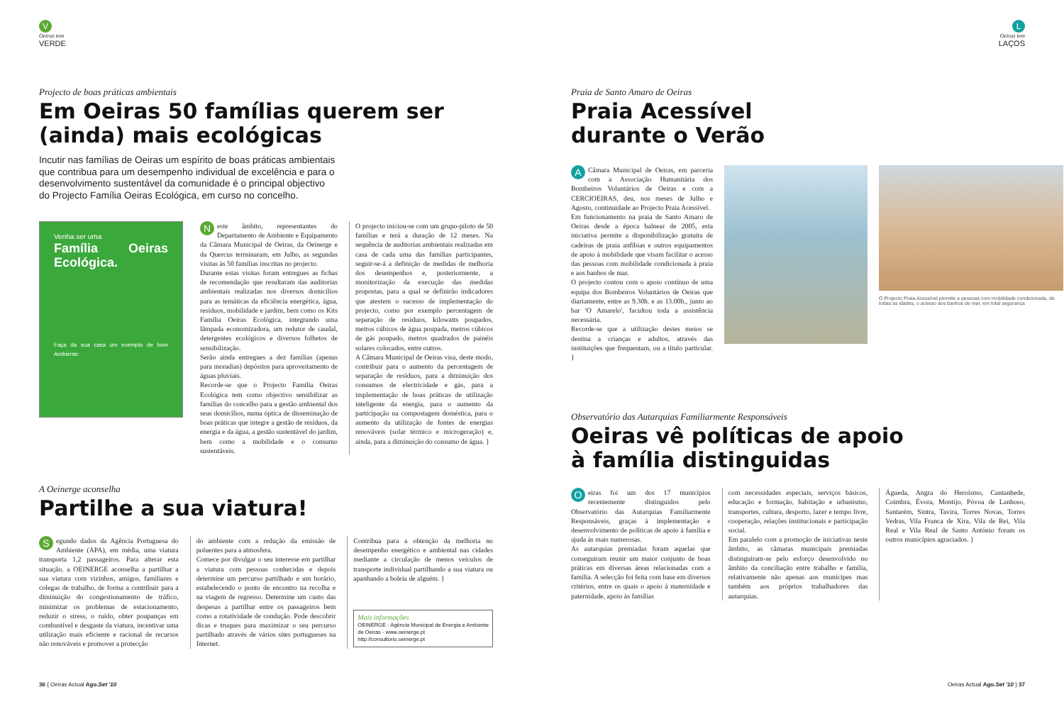V
Oeiras tem
VERDE
Projecto de boas práticas ambientais
Em Oeiras 50 famílias querem ser
(ainda) mais ecológicas
Incutir nas famílias de Oeiras um espírito de boas práticas ambientais que contribua para um desempenho individual de excelência e para o desenvolvimento sustentável da comunidade é o principal objectivo do Projecto Família Oeiras Ecológica, em curso no concelho.
Venha ser uma
Família Oeiras Ecológica.
Faça da sua casa um exemplo de bom Ambiente:
Neste âmbito, representantes do Departamento de Ambiente e Equipamento da Câmara Municipal de Oeiras, da Oeinerge e da Quercus terminaram, em Julho, as segundas visitas às 50 famílias inscritas no projecto.
Durante estas visitas foram entregues as fichas de recomendação que resultaram das auditorias ambientais realizadas nos diversos domicílios para as temáticas da eficiência energética, água, resíduos, mobilidade e jardim, bem como os Kits Família Oeiras Ecológica, integrando uma lâmpada economizadora, um redutor de caudal, detergentes ecológicos e diversos folhetos de sensibilização.
Serão ainda entregues a dez famílias (apenas para moradias) depósitos para aproveitamento de águas pluviais.
Recorde-se que o Projecto Família Oeiras Ecológica tem como objectivo sensibilizar as famílias do concelho para a gestão ambiental dos seus domicílios, numa óptica de disseminação de boas práticas que integre a gestão de resíduos, da energia e da água, a gestão sustentável do jardim, bem como a mobilidade e o consumo sustentáveis.
O projecto iniciou-se com um grupo-piloto de 50 famílias e terá a duração de 12 meses. Na sequência de auditorias ambientais realizadas em casa de cada uma das famílias participantes, seguir-se-á a definição de medidas de melhoria dos desempenhos e, posteriormente, a monitorização da execução das medidas propostas, para a qual se definirão indicadores que atestem o sucesso de implementação do projecto, como por exemplo percentagem de separação de resíduos, kilowatts poupados, metros cúbicos de água poupada, metros cúbicos de gás poupado, metros quadrados de painéis solares colocados, entre outros.
A Câmara Municipal de Oeiras visa, deste modo, contribuir para o aumento da percentagem de separação de resíduos, para a diminuição dos consumos de electricidade e gás, para a implementação de boas práticas de utilização inteligente da energia, para o aumento da participação na compostagem doméstica, para o aumento da utilização de fontes de energias renováveis (solar térmico e microgeração) e, ainda, para a diminuição do consumo de água. }
A Oeinerge aconselha
Partilhe a sua viatura!
Segundo dados da Agência Portuguesa do Ambiente (APA), em média, uma viatura transporta 1,2 passageiros. Para alterar esta situação, a OEINERGE aconselha a partilhar a sua viatura com vizinhos, amigos, familiares e colegas de trabalho, de forma a contribuir para a diminuição do congestionamento de tráfico, minimizar os problemas de estacionamento, reduzir o stress, o ruído, obter poupanças em combustível e desgaste da viatura, incentivar uma utilização mais eficiente e racional de recursos não renováveis e promover a protecção
do ambiente com a redução da emissão de poluentes para a atmosfera.
Comece por divulgar o seu interesse em partilhar a viatura com pessoas conhecidas e depois determine um percurso partilhado e um horário, estabelecendo o ponto de encontro na recolha e na viagem de regresso. Determine um custo das despesas a partilhar entre os passageiros bem como a rotatividade de condução. Pode descobrir dicas e truques para maximizar o seu percurso partilhado através de vários sites portugueses na Internet.
Contribua para a obtenção da melhoria no desempenho energético e ambiental nas cidades mediante a circulação de menos veículos de transporte individual partilhando a sua viatura ou apanhando a boleia de alguém. }
Mais informações
OEINERGE - Agência Municipal de Energia e Ambiente de Oeiras - www.oeinerge.pt
http://consultorio.oeinerge.pt
36 { Oeiras Actual Ago.Set '10
L
Oeiras tem
LAÇOS
Praia de Santo Amaro de Oeiras
Praia Acessível
durante o Verão
ACâmara Municipal de Oeiras, em parceria com a Associação Humanitária dos Bombeiros Voluntários de Oeiras e com a CERCIOEIRAS, deu, nos meses de Julho e Agosto, continuidade ao Projecto Praia Acessível.
Em funcionamento na praia de Santo Amaro de Oeiras desde a época balnear de 2005, esta iniciativa permite a disponibilização gratuita de cadeiras de praia anfíbias e outros equipamentos de apoio à mobilidade que visam facilitar o acesso das pessoas com mobilidade condicionada à praia e aos banhos de mar.
O projecto contou com o apoio contínuo de uma equipa dos Bombeiros Voluntários de Oeiras que diariamente, entre as 9.30h. e as 13.00h., junto ao bar 'O Amarelo', facultou toda a assistência necessária.
Recorde-se que a utilização destes meios se destina a crianças e adultos, através das instituições que frequentam, ou a título particular. }
O Projecto Praia Acessível permite a pessoas com mobilidade condicionada, de todas as idades, o acesso aos banhos de mar, em total segurança
Observatório das Autarquias Familiarmente Responsáveis
Oeiras vê políticas de apoio
à família distinguidas
Oeiras foi um dos 17 municípios recentemente distinguidos pelo Observatório das Autarquias Familiarmente Responsáveis, graças à implementação e desenvolvimento de políticas de apoio à família e ajuda às mais numerosas.
As autarquias premiadas foram aquelas que conseguiram reunir um maior conjunto de boas práticas em diversas áreas relacionadas com a família. A selecção foi feita com base em diversos critérios, entre os quais o apoio à maternidade e paternidade, apoio às famílias
com necessidades especiais, serviços básicos, educação e formação, habitação e urbanismo, transportes, cultura, desporto, lazer e tempo livre, cooperação, relações institucionais e participação social.
Em paralelo com a promoção de iniciativas neste âmbito, as câmaras municipais premiadas distinguiram-se pelo esforço desenvolvido no âmbito da conciliação entre trabalho e família, relativamente não apenas aos munícipes mas também aos próprios trabalhadores das autarquias.
Águeda, Angra do Heroísmo, Cantanhede, Coimbra, Évora, Montijo, Póvoa de Lanhoso, Santarém, Sintra, Tavira, Torres Novas, Torres Vedras, Vila Franca de Xira, Vila de Rei, Vila Real e Vila Real de Santo António foram os outros municípios agraciados. }
Oeiras Actual Ago.Set '10 } 37